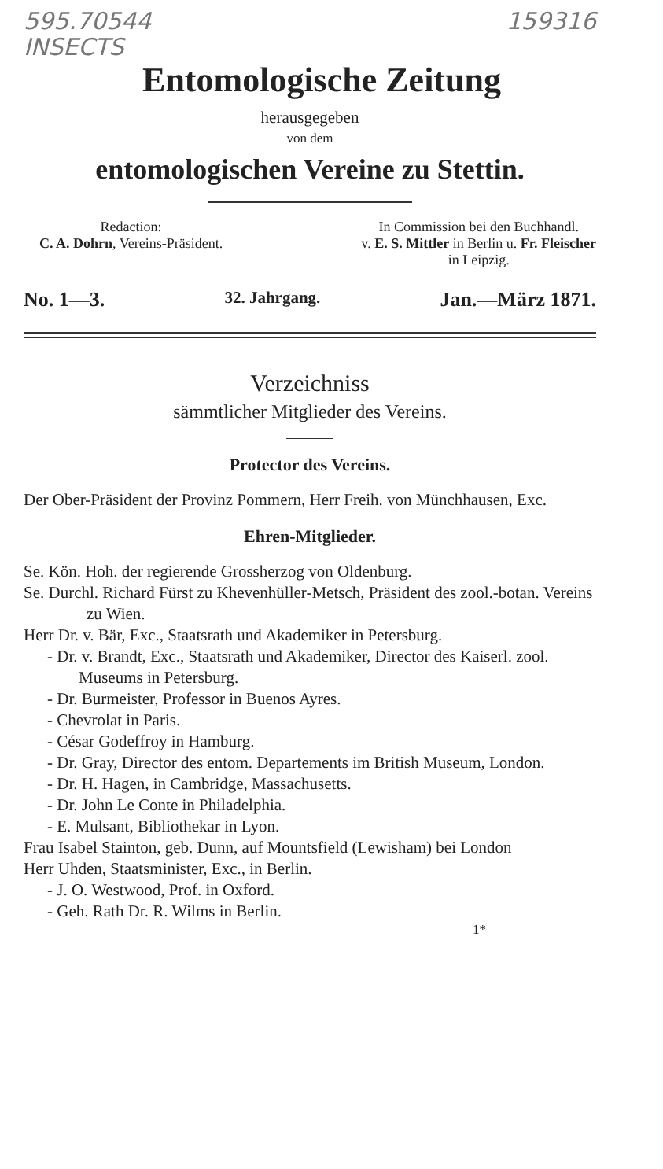595.70544 159316
INSECTS
Entomologische Zeitung
herausgegeben
von dem
entomologischen Vereine zu Stettin.
Redaction:
C. A. Dohrn, Vereins-Präsident.
In Commission bei den Buchhandl.
v. E. S. Mittler in Berlin u. Fr. Fleischer
in Leipzig.
No. 1—3. 32. Jahrgang. Jan.—März 1871.
Verzeichniss
sämmtlicher Mitglieder des Vereins.
Protector des Vereins.
Der Ober-Präsident der Provinz Pommern, Herr Freih. von Münchhausen, Exc.
Ehren-Mitglieder.
Se. Kön. Hoh. der regierende Grossherzog von Oldenburg.
Se. Durchl. Richard Fürst zu Khevenhüller-Metsch, Präsident des zool.-botan. Vereins zu Wien.
Herr Dr. v. Bär, Exc., Staatsrath und Akademiker in Petersburg.
- Dr. v. Brandt, Exc., Staatsrath und Akademiker, Director des Kaiserl. zool. Museums in Petersburg.
- Dr. Burmeister, Professor in Buenos Ayres.
- Chevrolat in Paris.
- César Godeffroy in Hamburg.
- Dr. Gray, Director des entom. Departements im British Museum, London.
- Dr. H. Hagen, in Cambridge, Massachusetts.
- Dr. John Le Conte in Philadelphia.
- E. Mulsant, Bibliothekar in Lyon.
Frau Isabel Stainton, geb. Dunn, auf Mountsfield (Lewisham) bei London
Herr Uhden, Staatsminister, Exc., in Berlin.
- J. O. Westwood, Prof. in Oxford.
- Geh. Rath Dr. R. Wilms in Berlin.
1*